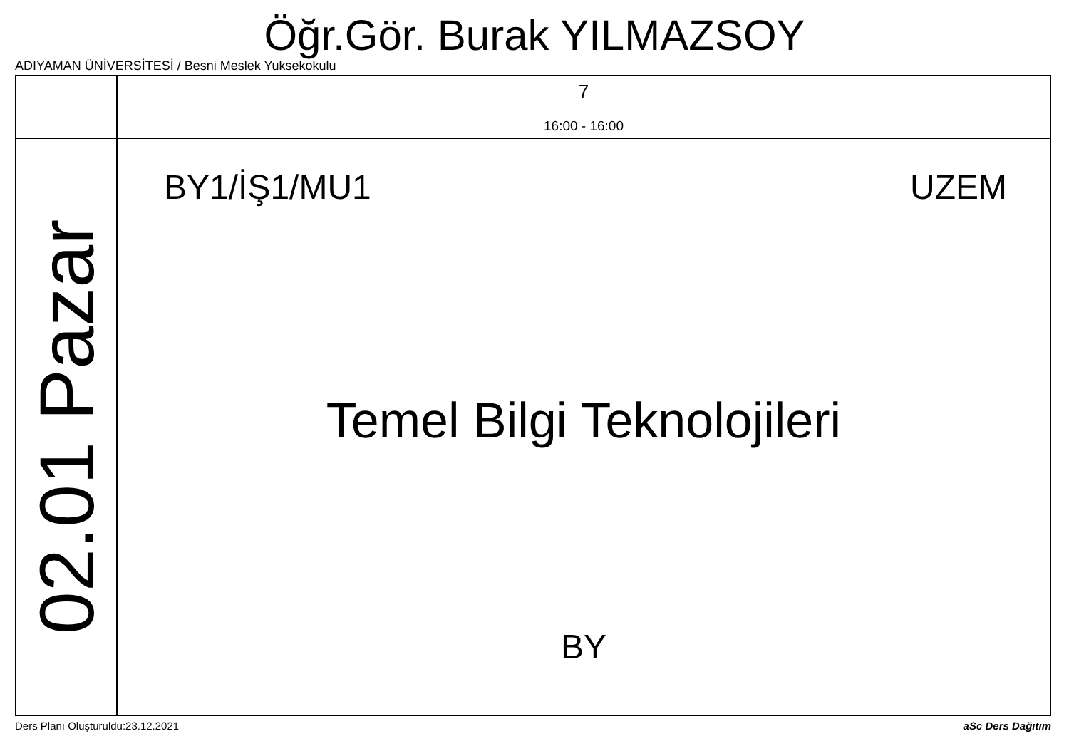Öğr.Gör. Burak YILMAZSOY
ADIYAMAN ÜNİVERSİTESİ / Besni Meslek Yuksekokulu
| | 7 16:00 - 16:00 |
| 02.01 Pazar | BY1/İŞ1/MU1 UZEM Temel Bilgi Teknolojileri BY |
Ders Planı Oluşturuldu:23.12.2021
aSc Ders Dağıtım